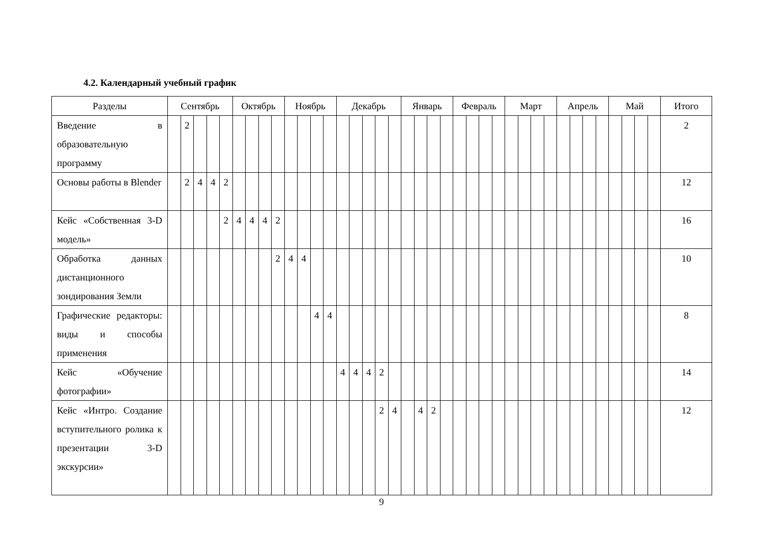4.2. Календарный учебный график
| Разделы | Сентябрь | | | | | Октябрь | | | | Ноябрь | | | | Декабрь | | | | | Январь | | | | Февраль | | | | Март | | | | Апрель | | | | Май | | | | Итого |
| --- | --- | --- | --- | --- | --- | --- | --- | --- | --- | --- | --- | --- | --- | --- | --- | --- | --- | --- | --- | --- | --- | --- | --- | --- | --- | --- | --- | --- | --- | --- | --- | --- | --- | --- | --- | --- | --- | --- | --- |
| Введение в образовательную программу | | 2 | | | | | | | | | | | | | | | | | | | | | | | | | | | | | | | | | | | | | 2 |
| Основы работы в Blender | | 2 | 4 | 4 | 2 | | | | | | | | | | | | | | | | | | | | | | | | | | | | | | | | | | 12 |
| Кейс «Собственная 3-D модель» | | | | | 2 | 4 | 4 | 4 | 2 | | | | | | | | | | | | | | | | | | | | | | | | | | | | | | 16 |
| Обработка данных дистанционного зондирования Земли | | | | | | | | | 2 | 4 | 4 | | | | | | | | | | | | | | | | | | | | | | | | | | | | 10 |
| Графические редакторы: виды и способы применения | | | | | | | | | | | | 4 | 4 | | | | | | | | | | | | | | | | | | | | | | | | | | 8 |
| Кейс «Обучение фотографии» | | | | | | | | | | | | | | 4 | 4 | 4 | 2 | | | | | | | | | | | | | | | | | | | | | | 14 |
| Кейс «Интро. Создание вступительного ролика к презентации 3-D экскурсии» | | | | | | | | | | | | | | | | | 2 | 4 | | 4 | 2 | | | | | | | | | | | | | | | | | | 12 |
9